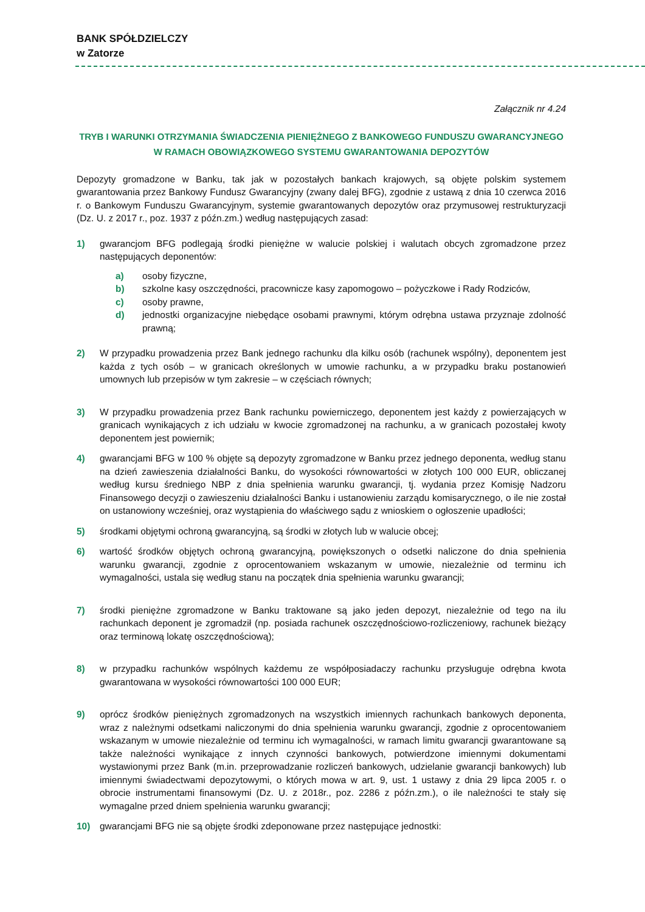BANK SPÓŁDZIELCZY
w Zatorze
Załącznik nr 4.24
TRYB I WARUNKI OTRZYMANIA ŚWIADCZENIA PIENIĘŻNEGO Z BANKOWEGO FUNDUSZU GWARANCYJNEGO
W RAMACH OBOWIĄZKOWEGO SYSTEMU GWARANTOWANIA DEPOZYTÓW
Depozyty gromadzone w Banku, tak jak w pozostałych bankach krajowych, są objęte polskim systemem gwarantowania przez Bankowy Fundusz Gwarancyjny (zwany dalej BFG), zgodnie z ustawą z dnia 10 czerwca 2016 r. o Bankowym Funduszu Gwarancyjnym, systemie gwarantowanych depozytów oraz przymusowej restrukturyzacji (Dz. U. z 2017 r., poz. 1937 z późn.zm.) według następujących zasad:
1) gwarancjom BFG podlegają środki pieniężne w walucie polskiej i walutach obcych zgromadzone przez następujących deponentów:
a) osoby fizyczne,
b) szkolne kasy oszczędności, pracownicze kasy zapomogowo – pożyczkowe i Rady Rodziców,
c) osoby prawne,
d) jednostki organizacyjne niebędące osobami prawnymi, którym odrębna ustawa przyznaje zdolność prawną;
2) W przypadku prowadzenia przez Bank jednego rachunku dla kilku osób (rachunek wspólny), deponentem jest każda z tych osób – w granicach określonych w umowie rachunku, a w przypadku braku postanowień umownych lub przepisów w tym zakresie – w częściach równych;
3) W przypadku prowadzenia przez Bank rachunku powierniczego, deponentem jest każdy z powierzających w granicach wynikających z ich udziału w kwocie zgromadzonej na rachunku, a w granicach pozostałej kwoty deponentem jest powiernik;
4) gwarancjami BFG w 100 % objęte są depozyty zgromadzone w Banku przez jednego deponenta, według stanu na dzień zawieszenia działalności Banku, do wysokości równowartości w złotych 100 000 EUR, obliczanej według kursu średniego NBP z dnia spełnienia warunku gwarancji, tj. wydania przez Komisję Nadzoru Finansowego decyzji o zawieszeniu działalności Banku i ustanowieniu zarządu komisarycznego, o ile nie został on ustanowiony wcześniej, oraz wystąpienia do właściwego sądu z wnioskiem o ogłoszenie upadłości;
5) środkami objętymi ochroną gwarancyjną, są środki w złotych lub w walucie obcej;
6) wartość środków objętych ochroną gwarancyjną, powiększonych o odsetki naliczone do dnia spełnienia warunku gwarancji, zgodnie z oprocentowaniem wskazanym w umowie, niezależnie od terminu ich wymagalności, ustala się według stanu na początek dnia spełnienia warunku gwarancji;
7) środki pieniężne zgromadzone w Banku traktowane są jako jeden depozyt, niezależnie od tego na ilu rachunkach deponent je zgromadził (np. posiada rachunek oszczędnościowo-rozliczeniowy, rachunek bieżący oraz terminową lokatę oszczędnościową);
8) w przypadku rachunków wspólnych każdemu ze współposiadaczy rachunku przysługuje odrębna kwota gwarantowana w wysokości równowartości 100 000 EUR;
9) oprócz środków pieniężnych zgromadzonych na wszystkich imiennych rachunkach bankowych deponenta, wraz z należnymi odsetkami naliczonymi do dnia spełnienia warunku gwarancji, zgodnie z oprocentowaniem wskazanym w umowie niezależnie od terminu ich wymagalności, w ramach limitu gwarancji gwarantowane są także należności wynikające z innych czynności bankowych, potwierdzone imiennymi dokumentami wystawionymi przez Bank (m.in. przeprowadzanie rozliczeń bankowych, udzielanie gwarancji bankowych) lub imiennymi świadectwami depozytowymi, o których mowa w art. 9, ust. 1 ustawy z dnia 29 lipca 2005 r. o obrocie instrumentami finansowymi (Dz. U. z 2018r., poz. 2286 z późn.zm.), o ile należności te stały się wymagalne przed dniem spełnienia warunku gwarancji;
10) gwarancjami BFG nie są objęte środki zdeponowane przez następujące jednostki: